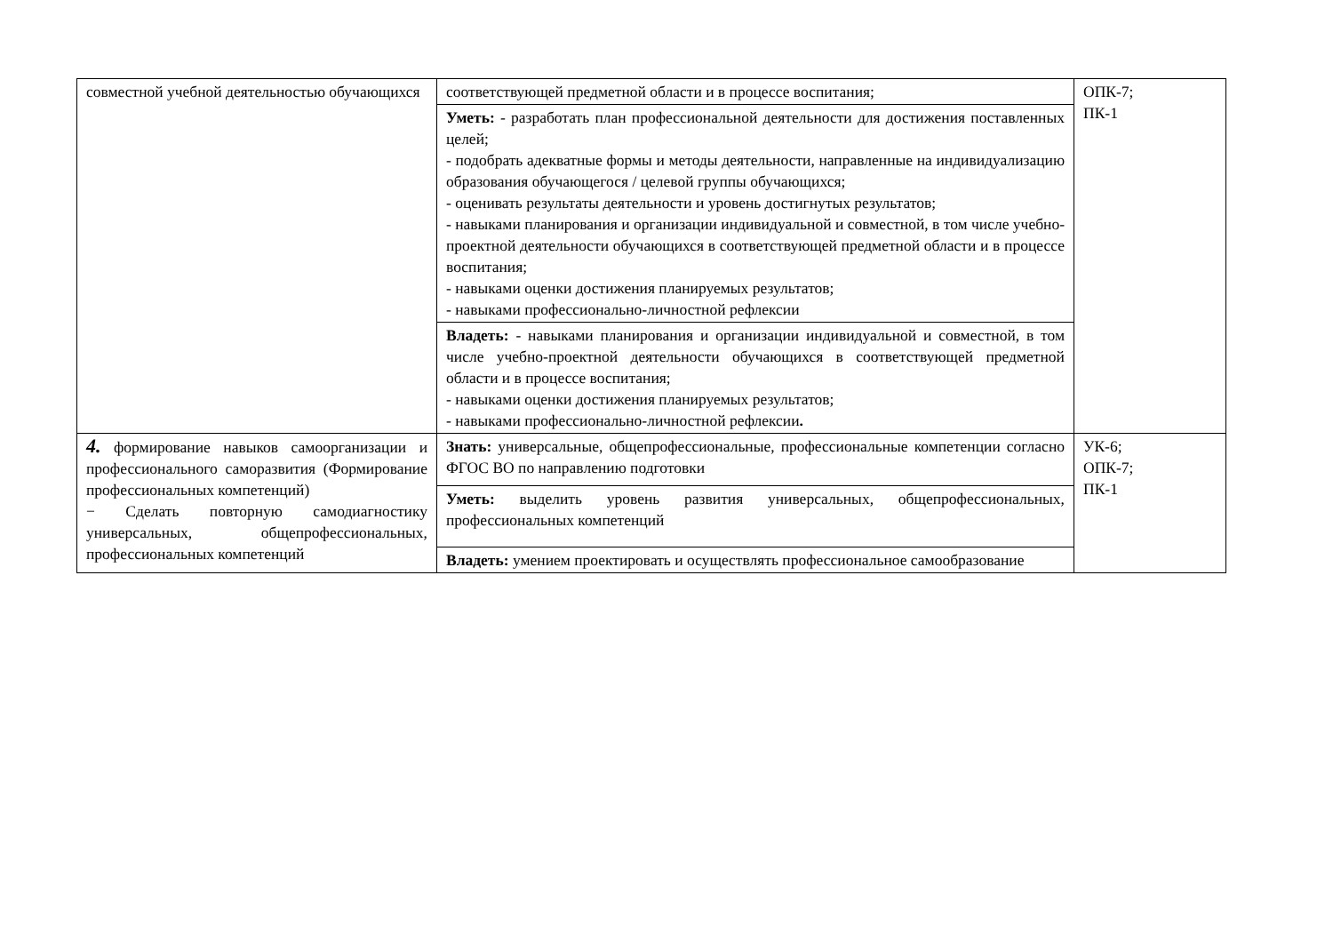| совместной учебной деятельностью обучающихся | соответствующей предметной области и в процессе воспитания; | ОПК-7; ПК-1 |
| | Уметь: - разработать план профессиональной деятельности для достижения поставленных целей; - подобрать адекватные формы и методы деятельности, направленные на индивидуализацию образования обучающегося / целевой группы обучающихся; - оценивать результаты деятельности и уровень достигнутых результатов; - навыками планирования и организации индивидуальной и совместной, в том числе учебно-проектной деятельности обучающихся в соответствующей предметной области и в процессе воспитания; - навыками оценки достижения планируемых результатов; - навыками профессионально-личностной рефлексии | |
| | Владеть: - навыками планирования и организации индивидуальной и совместной, в том числе учебно-проектной деятельности обучающихся в соответствующей предметной области и в процессе воспитания; - навыками оценки достижения планируемых результатов; - навыками профессионально-личностной рефлексии . | |
| 4. формирование навыков самоорганизации и профессионального саморазвития (Формирование профессиональных компетенций) − Сделать повторную самодиагностику универсальных, общепрофессиональных, профессиональных компетенций | Знать: универсальные, общепрофессиональные, профессиональные компетенции согласно ФГОС ВО по направлению подготовки | УК-6; ОПК-7; ПК-1 |
| | Уметь: выделить уровень развития универсальных, общепрофессиональных, профессиональных компетенций | |
| | Владеть: умением проектировать и осуществлять профессиональное самообразование | |